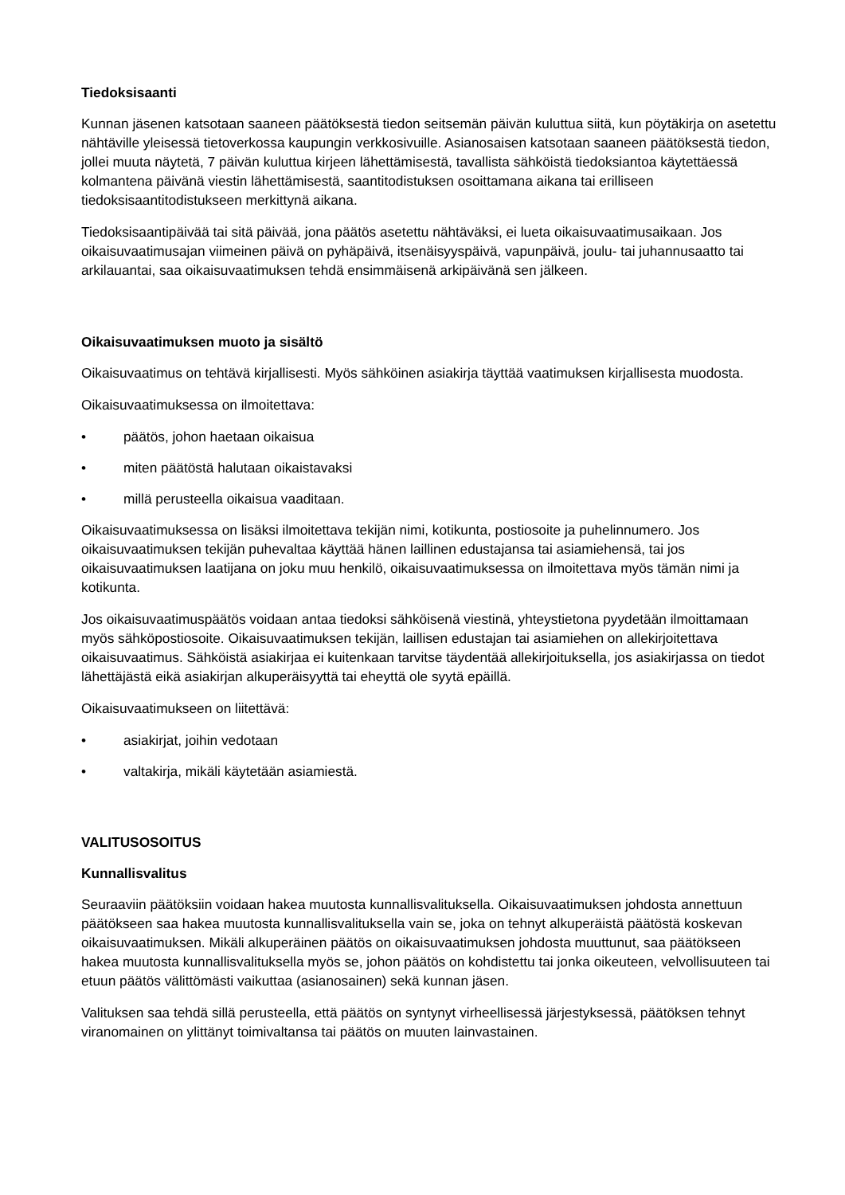Tiedoksisaanti
Kunnan jäsenen katsotaan saaneen päätöksestä tiedon seitsemän päivän kuluttua siitä, kun pöytäkirja on asetettu nähtäville yleisessä tietoverkossa kaupungin verkkosivuille. Asianosaisen katsotaan saaneen päätöksestä tiedon, jollei muuta näytetä, 7 päivän kuluttua kirjeen lähettämisestä, tavallista sähköistä tiedoksiantoa käytettäessä kolmantena päivänä viestin lähettämisestä, saantitodistuksen osoittamana aikana tai erilliseen tiedoksisaantitodistukseen merkittynä aikana.
Tiedoksisaantipäivää tai sitä päivää, jona päätös asetettu nähtäväksi, ei lueta oikaisuvaatimusaikaan. Jos oikaisuvaatimusajan viimeinen päivä on pyhäpäivä, itsenäisyyspäivä, vapunpäivä, joulu- tai juhannusaatto tai arkilauantai, saa oikaisuvaatimuksen tehdä ensimmäisenä arkipäivänä sen jälkeen.
Oikaisuvaatimuksen muoto ja sisältö
Oikaisuvaatimus on tehtävä kirjallisesti. Myös sähköinen asiakirja täyttää vaatimuksen kirjallisesta muodosta.
Oikaisuvaatimuksessa on ilmoitettava:
• päätös, johon haetaan oikaisua
• miten päätöstä halutaan oikaistavaksi
• millä perusteella oikaisua vaaditaan.
Oikaisuvaatimuksessa on lisäksi ilmoitettava tekijän nimi, kotikunta, postiosoite ja puhelinnumero. Jos oikaisuvaatimuksen tekijän puhevaltaa käyttää hänen laillinen edustajansa tai asiamiehensä, tai jos oikaisuvaatimuksen laatijana on joku muu henkilö, oikaisuvaatimuksessa on ilmoitettava myös tämän nimi ja kotikunta.
Jos oikaisuvaatimuspäätös voidaan antaa tiedoksi sähköisenä viestinä, yhteystietona pyydetään ilmoittamaan myös sähköpostiosoite. Oikaisuvaatimuksen tekijän, laillisen edustajan tai asiamiehen on allekirjoitettava oikaisuvaatimus. Sähköistä asiakirjaa ei kuitenkaan tarvitse täydentää allekirjoituksella, jos asiakirjassa on tiedot lähettäjästä eikä asiakirjan alkuperäisyyttä tai eheyttä ole syytä epäillä.
Oikaisuvaatimukseen on liitettävä:
• asiakirjat, joihin vedotaan
• valtakirja, mikäli käytetään asiamiestä.
VALITUSOSOITUS
Kunnallisvalitus
Seuraaviin päätöksiin voidaan hakea muutosta kunnallisvalituksella. Oikaisuvaatimuksen johdosta annettuun päätökseen saa hakea muutosta kunnallisvalituksella vain se, joka on tehnyt alkuperäistä päätöstä koskevan oikaisuvaatimuksen. Mikäli alkuperäinen päätös on oikaisuvaatimuksen johdosta muuttunut, saa päätökseen hakea muutosta kunnallisvalituksella myös se, johon päätös on kohdistettu tai jonka oikeuteen, velvollisuuteen tai etuun päätös välittömästi vaikuttaa (asianosainen) sekä kunnan jäsen.
Valituksen saa tehdä sillä perusteella, että päätös on syntynyt virheellisessä järjestyksessä, päätöksen tehnyt viranomainen on ylittänyt toimivaltansa tai päätös on muuten lainvastainen.